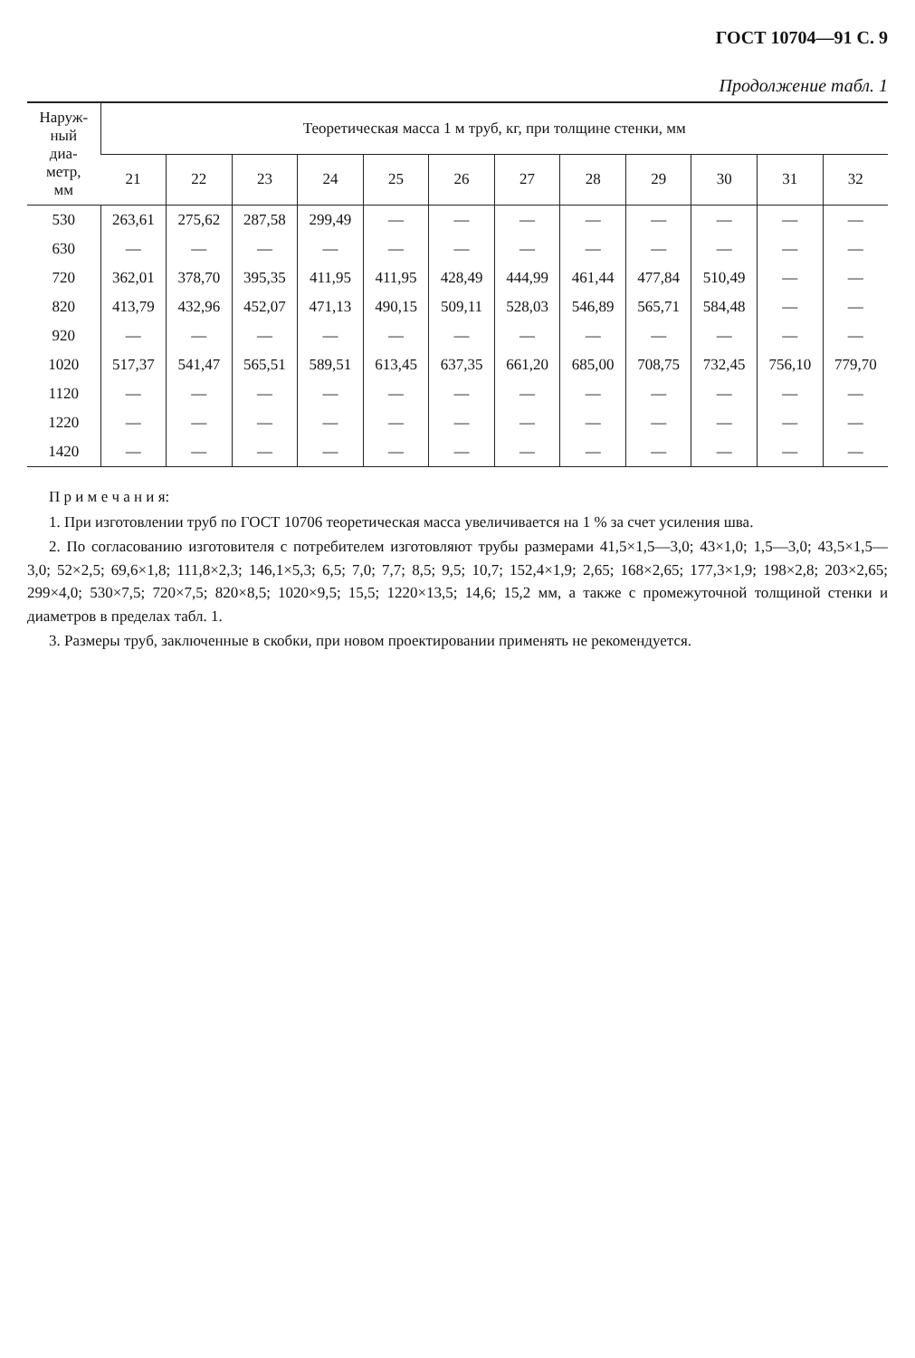ГОСТ 10704—91 С. 9
Продолжение табл. 1
| Наруж- ный диа- метр, мм | Теоретическая масса 1 м труб, кг, при толщине стенки, мм | | | | | | | | | | | |
| --- | --- | --- | --- | --- | --- | --- | --- | --- | --- | --- | --- | --- |
| | 21 | 22 | 23 | 24 | 25 | 26 | 27 | 28 | 29 | 30 | 31 | 32 |
| 530 | 263,61 | 275,62 | 287,58 | 299,49 | — | — | — | — | — | — | — | — |
| 630 | — | — | — | — | — | — | — | — | — | — | — | — |
| 720 | 362,01 | 378,70 | 395,35 | 411,95 | 411,95 | 428,49 | 444,99 | 461,44 | 477,84 | 510,49 | — | — |
| 820 | 413,79 | 432,96 | 452,07 | 471,13 | 490,15 | 509,11 | 528,03 | 546,89 | 565,71 | 584,48 | — | — |
| 920 | — | — | — | — | — | — | — | — | — | — | — | — |
| 1020 | 517,37 | 541,47 | 565,51 | 589,51 | 613,45 | 637,35 | 661,20 | 685,00 | 708,75 | 732,45 | 756,10 | 779,70 |
| 1120 | — | — | — | — | — | — | — | — | — | — | — | — |
| 1220 | — | — | — | — | — | — | — | — | — | — | — | — |
| 1420 | — | — | — | — | — | — | — | — | — | — | — | — |
П р и м е ч а н и я:
1. При изготовлении труб по ГОСТ 10706 теоретическая масса увеличивается на 1 % за счет усиления шва.
2. По согласованию изготовителя с потребителем изготовляют трубы размерами 41,5×1,5—3,0; 43×1,0; 1,5—3,0; 43,5×1,5— 3,0; 52×2,5; 69,6×1,8; 111,8×2,3; 146,1×5,3; 6,5; 7,0; 7,7; 8,5; 9,5; 10,7; 152,4×1,9; 2,65; 168×2,65; 177,3×1,9; 198×2,8; 203×2,65; 299×4,0; 530×7,5; 720×7,5; 820×8,5; 1020×9,5; 15,5; 1220×13,5; 14,6; 15,2 мм, а также с промежуточной толщиной стенки и диаметров в пределах табл. 1.
3. Размеры труб, заключенные в скобки, при новом проектировании применять не рекомендуется.